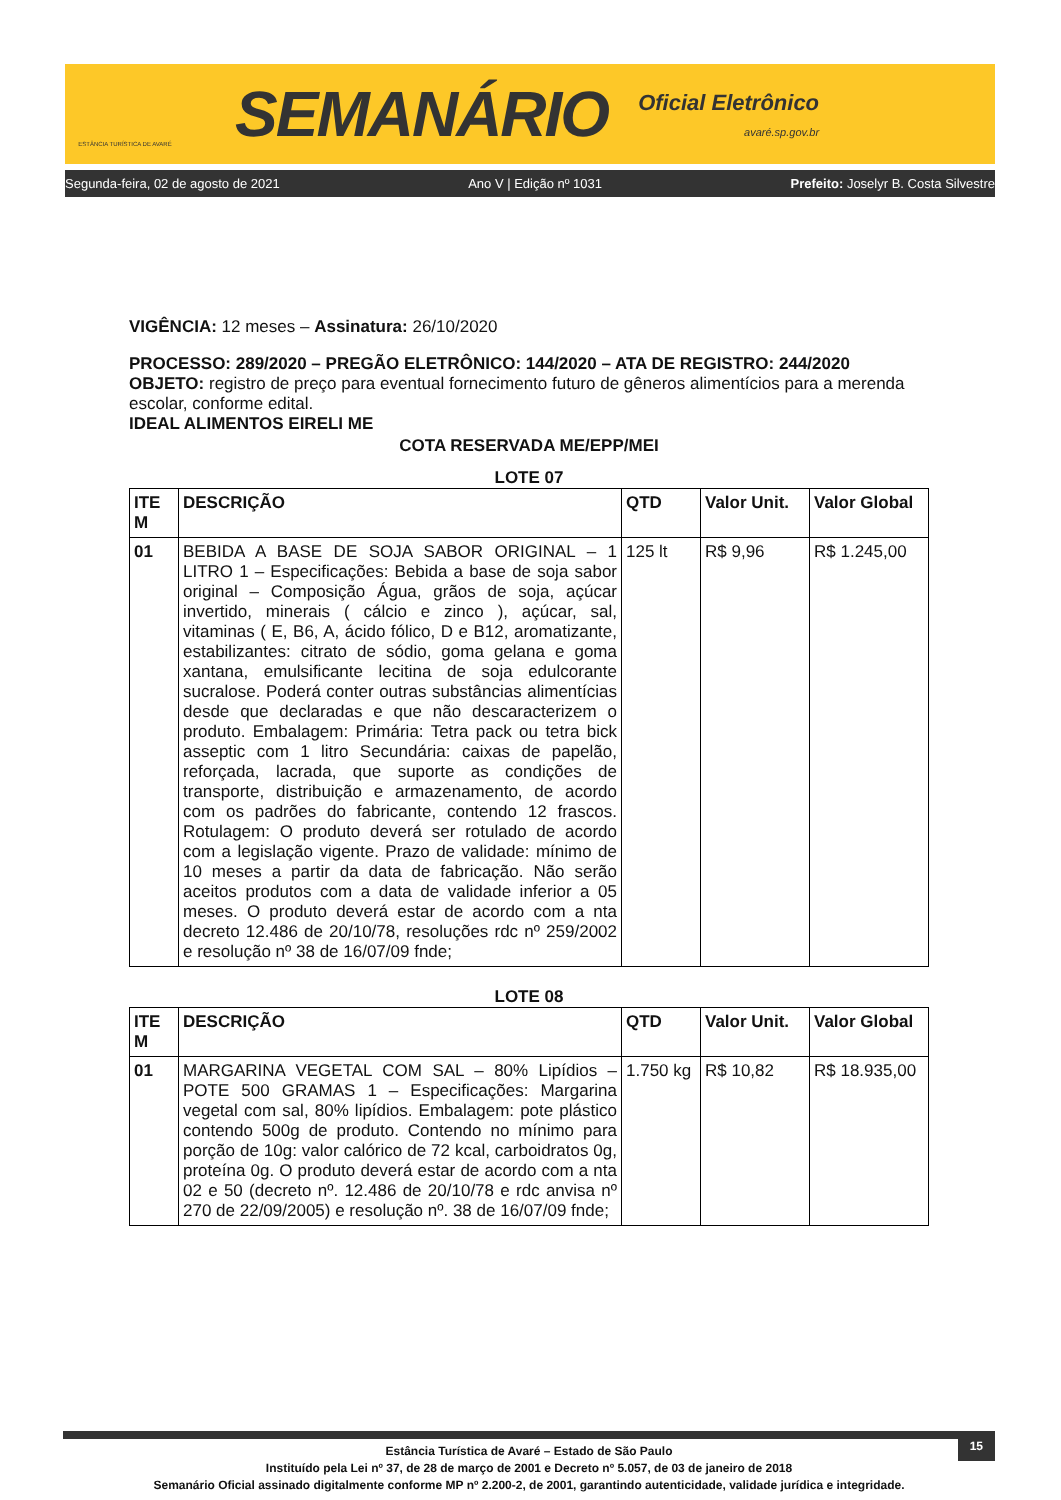ESTÂNCIA TURÍSTICA DE AVARÉ
SEMANÁRIO
Oficial Eletrônico
avaré.sp.gov.br
Segunda-feira, 02 de agosto de 2021 Ano V | Edição nº 1031 Prefeito: Joselyr B. Costa Silvestre
VIGÊNCIA: 12 meses – Assinatura: 26/10/2020
PROCESSO: 289/2020 – PREGÃO ELETRÔNICO: 144/2020 – ATA DE REGISTRO: 244/2020
OBJETO: registro de preço para eventual fornecimento futuro de gêneros alimentícios para a merenda escolar, conforme edital.
IDEAL ALIMENTOS EIRELI ME
COTA RESERVADA ME/EPP/MEI
LOTE 07
| ITE M | DESCRIÇÃO | QTD | Valor Unit. | Valor Global |
| --- | --- | --- | --- | --- |
| 01 | BEBIDA A BASE DE SOJA SABOR ORIGINAL – 1 LITRO 1 – Especificações: Bebida a base de soja sabor original – Composição Água, grãos de soja, açúcar invertido, minerais ( cálcio e zinco ), açúcar, sal, vitaminas ( E, B6, A, ácido fólico, D e B12, aromatizante, estabilizantes: citrato de sódio, goma gelana e goma xantana, emulsificante lecitina de soja edulcorante sucralose. Poderá conter outras substâncias alimentícias desde que declaradas e que não descaracterizem o produto. Embalagem: Primária: Tetra pack ou tetra bick asseptic com 1 litro Secundária: caixas de papelão, reforçada, lacrada, que suporte as condições de transporte, distribuição e armazenamento, de acordo com os padrões do fabricante, contendo 12 frascos. Rotulagem: O produto deverá ser rotulado de acordo com a legislação vigente. Prazo de validade: mínimo de 10 meses a partir da data de fabricação. Não serão aceitos produtos com a data de validade inferior a 05 meses. O produto deverá estar de acordo com a nta decreto 12.486 de 20/10/78, resoluções rdc nº 259/2002 e resolução nº 38 de 16/07/09 fnde; | 125 lt | R$ 9,96 | R$ 1.245,00 |
LOTE 08
| ITE M | DESCRIÇÃO | QTD | Valor Unit. | Valor Global |
| --- | --- | --- | --- | --- |
| 01 | MARGARINA VEGETAL COM SAL – 80% Lipídios – POTE 500 GRAMAS 1 – Especificações: Margarina vegetal com sal, 80% lipídios. Embalagem: pote plástico contendo 500g de produto. Contendo no mínimo para porção de 10g: valor calórico de 72 kcal, carboidratos 0g, proteína 0g. O produto deverá estar de acordo com a nta 02 e 50 (decreto nº. 12.486 de 20/10/78 e rdc anvisa nº 270 de 22/09/2005) e resolução nº. 38 de 16/07/09 fnde; | 1.750 kg | R$ 10,82 | R$ 18.935,00 |
15
Estância Turística de Avaré – Estado de São Paulo
Instituído pela Lei nº 37, de 28 de março de 2001 e Decreto nº 5.057, de 03 de janeiro de 2018
Semanário Oficial assinado digitalmente conforme MP nº 2.200-2, de 2001, garantindo autenticidade, validade jurídica e integridade.